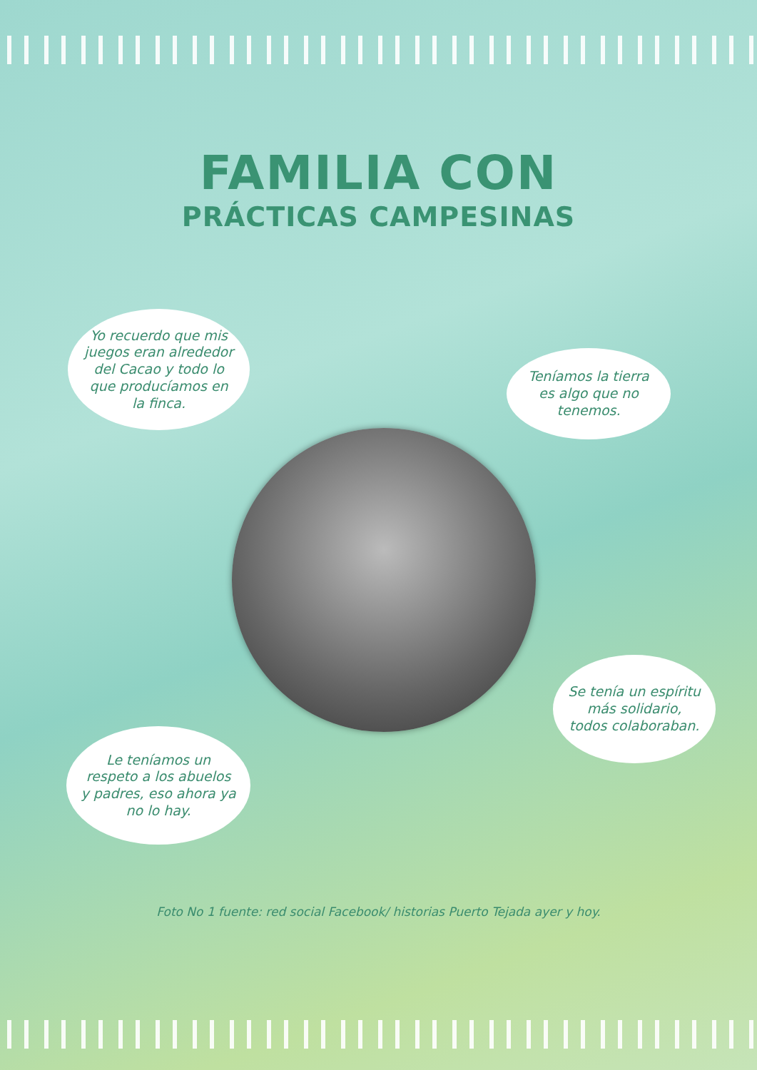FAMILIA CON
PRÁCTICAS CAMPESINAS
Yo recuerdo que mis juegos eran alrededor del Cacao y todo lo que producíamos en la finca.
Teníamos la tierra es algo que no tenemos.
Se tenía un espíritu más solidario, todos colaboraban.
Le teníamos un respeto a los abuelos y padres, eso ahora ya no lo hay.
Foto No 1 fuente: red social Facebook/ historias Puerto Tejada ayer y hoy.